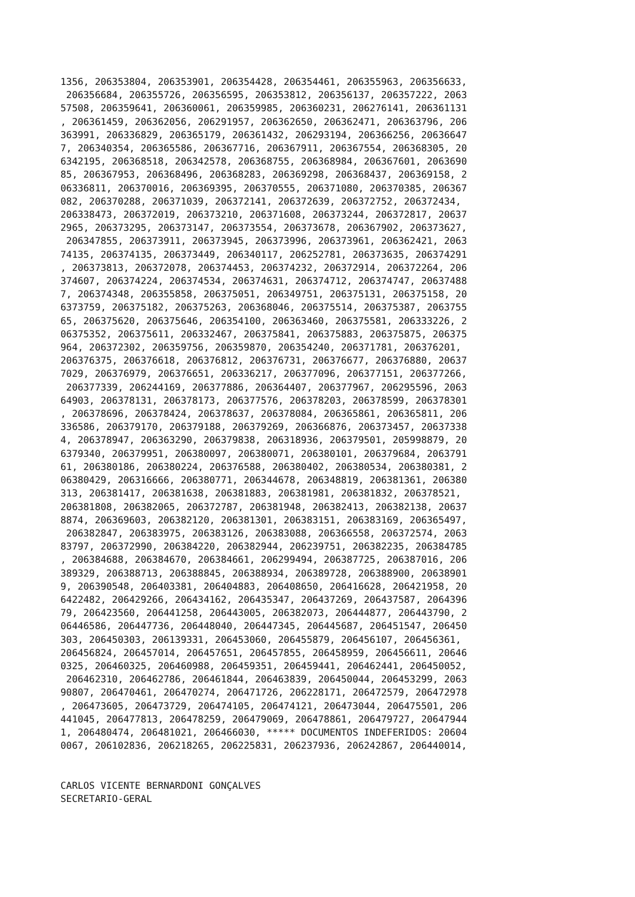1356, 206353804, 206353901, 206354428, 206354461, 206355963, 206356633,
 206356684, 206355726, 206356595, 206353812, 206356137, 206357222, 2063
57508, 206359641, 206360061, 206359985, 206360231, 206276141, 206361131
, 206361459, 206362056, 206291957, 206362650, 206362471, 206363796, 206
363991, 206336829, 206365179, 206361432, 206293194, 206366256, 20636647
7, 206340354, 206365586, 206367716, 206367911, 206367554, 206368305, 20
6342195, 206368518, 206342578, 206368755, 206368984, 206367601, 2063690
85, 206367953, 206368496, 206368283, 206369298, 206368437, 206369158, 2
06336811, 206370016, 206369395, 206370555, 206371080, 206370385, 206367
082, 206370288, 206371039, 206372141, 206372639, 206372752, 206372434,
206338473, 206372019, 206373210, 206371608, 206373244, 206372817, 20637
2965, 206373295, 206373147, 206373554, 206373678, 206367902, 206373627,
 206347855, 206373911, 206373945, 206373996, 206373961, 206362421, 2063
74135, 206374135, 206373449, 206340117, 206252781, 206373635, 206374291
, 206373813, 206372078, 206374453, 206374232, 206372914, 206372264, 206
374607, 206374224, 206374534, 206374631, 206374712, 206374747, 20637488
7, 206374348, 206355858, 206375051, 206349751, 206375131, 206375158, 20
6373759, 206375182, 206375263, 206368046, 206375514, 206375387, 2063755
65, 206375620, 206375646, 206354100, 206363460, 206375581, 206333226, 2
06375352, 206375611, 206332467, 206375841, 206375883, 206375875, 206375
964, 206372302, 206359756, 206359870, 206354240, 206371781, 206376201,
206376375, 206376618, 206376812, 206376731, 206376677, 206376880, 20637
7029, 206376979, 206376651, 206336217, 206377096, 206377151, 206377266,
 206377339, 206244169, 206377886, 206364407, 206377967, 206295596, 2063
64903, 206378131, 206378173, 206377576, 206378203, 206378599, 206378301
, 206378696, 206378424, 206378637, 206378084, 206365861, 206365811, 206
336586, 206379170, 206379188, 206379269, 206366876, 206373457, 20637338
4, 206378947, 206363290, 206379838, 206318936, 206379501, 205998879, 20
6379340, 206379951, 206380097, 206380071, 206380101, 206379684, 2063791
61, 206380186, 206380224, 206376588, 206380402, 206380534, 206380381, 2
06380429, 206316666, 206380771, 206344678, 206348819, 206381361, 206380
313, 206381417, 206381638, 206381883, 206381981, 206381832, 206378521,
206381808, 206382065, 206372787, 206381948, 206382413, 206382138, 20637
8874, 206369603, 206382120, 206381301, 206383151, 206383169, 206365497,
 206382847, 206383975, 206383126, 206383088, 206366558, 206372574, 2063
83797, 206372990, 206384220, 206382944, 206239751, 206382235, 206384785
, 206384688, 206384670, 206384661, 206299494, 206387725, 206387016, 206
389329, 206388713, 206388845, 206388934, 206389728, 206388900, 20638901
9, 206390548, 206403381, 206404883, 206408650, 206416628, 206421958, 20
6422482, 206429266, 206434162, 206435347, 206437269, 206437587, 2064396
79, 206423560, 206441258, 206443005, 206382073, 206444877, 206443790, 2
06446586, 206447736, 206448040, 206447345, 206445687, 206451547, 206450
303, 206450303, 206139331, 206453060, 206455879, 206456107, 206456361,
206456824, 206457014, 206457651, 206457855, 206458959, 206456611, 20646
0325, 206460325, 206460988, 206459351, 206459441, 206462441, 206450052,
 206462310, 206462786, 206461844, 206463839, 206450044, 206453299, 2063
90807, 206470461, 206470274, 206471726, 206228171, 206472579, 206472978
, 206473605, 206473729, 206474105, 206474121, 206473044, 206475501, 206
441045, 206477813, 206478259, 206479069, 206478861, 206479727, 20647944
1, 206480474, 206481021, 206466030, ***** DOCUMENTOS INDEFERIDOS: 20604
0067, 206102836, 206218265, 206225831, 206237936, 206242867, 206440014,


CARLOS VICENTE BERNARDONI GONÇALVES
SECRETARIO-GERAL